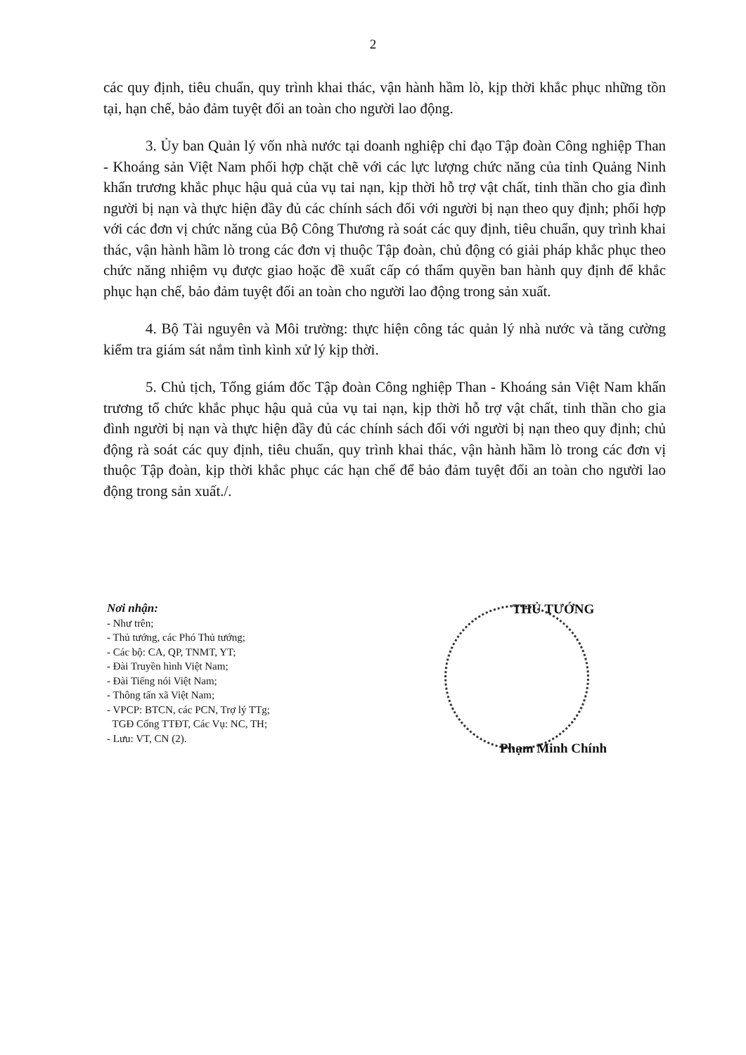2
các quy định, tiêu chuẩn, quy trình khai thác, vận hành hầm lò, kịp thời khắc phục những tồn tại, hạn chế, bảo đảm tuyệt đối an toàn cho người lao động.
3. Ủy ban Quản lý vốn nhà nước tại doanh nghiệp chỉ đạo Tập đoàn Công nghiệp Than - Khoáng sản Việt Nam phối hợp chặt chẽ với các lực lượng chức năng của tỉnh Quảng Ninh khẩn trương khắc phục hậu quả của vụ tai nạn, kịp thời hỗ trợ vật chất, tinh thần cho gia đình người bị nạn và thực hiện đầy đủ các chính sách đối với người bị nạn theo quy định; phối hợp với các đơn vị chức năng của Bộ Công Thương rà soát các quy định, tiêu chuẩn, quy trình khai thác, vận hành hầm lò trong các đơn vị thuộc Tập đoàn, chủ động có giải pháp khắc phục theo chức năng nhiệm vụ được giao hoặc đề xuất cấp có thẩm quyền ban hành quy định để khắc phục hạn chế, bảo đảm tuyệt đối an toàn cho người lao động trong sản xuất.
4. Bộ Tài nguyên và Môi trường: thực hiện công tác quản lý nhà nước và tăng cường kiểm tra giám sát nắm tình kình xử lý kịp thời.
5. Chủ tịch, Tổng giám đốc Tập đoàn Công nghiệp Than - Khoáng sản Việt Nam khẩn trương tổ chức khắc phục hậu quả của vụ tai nạn, kịp thời hỗ trợ vật chất, tinh thần cho gia đình người bị nạn và thực hiện đầy đủ các chính sách đối với người bị nạn theo quy định; chủ động rà soát các quy định, tiêu chuẩn, quy trình khai thác, vận hành hầm lò trong các đơn vị thuộc Tập đoàn, kịp thời khắc phục các hạn chế để bảo đảm tuyệt đối an toàn cho người lao động trong sản xuất./.
Nơi nhận:
- Như trên;
- Thủ tướng, các Phó Thủ tướng;
- Các bộ: CA, QP, TNMT, YT;
- Đài Truyền hình Việt Nam;
- Đài Tiếng nói Việt Nam;
- Thông tấn xã Việt Nam;
- VPCP: BTCN, các PCN, Trợ lý TTg;
TGĐ Cổng TTĐT, Các Vụ: NC, TH;
- Lưu: VT, CN (2).
THỦ TƯỚNG
Phạm Minh Chính